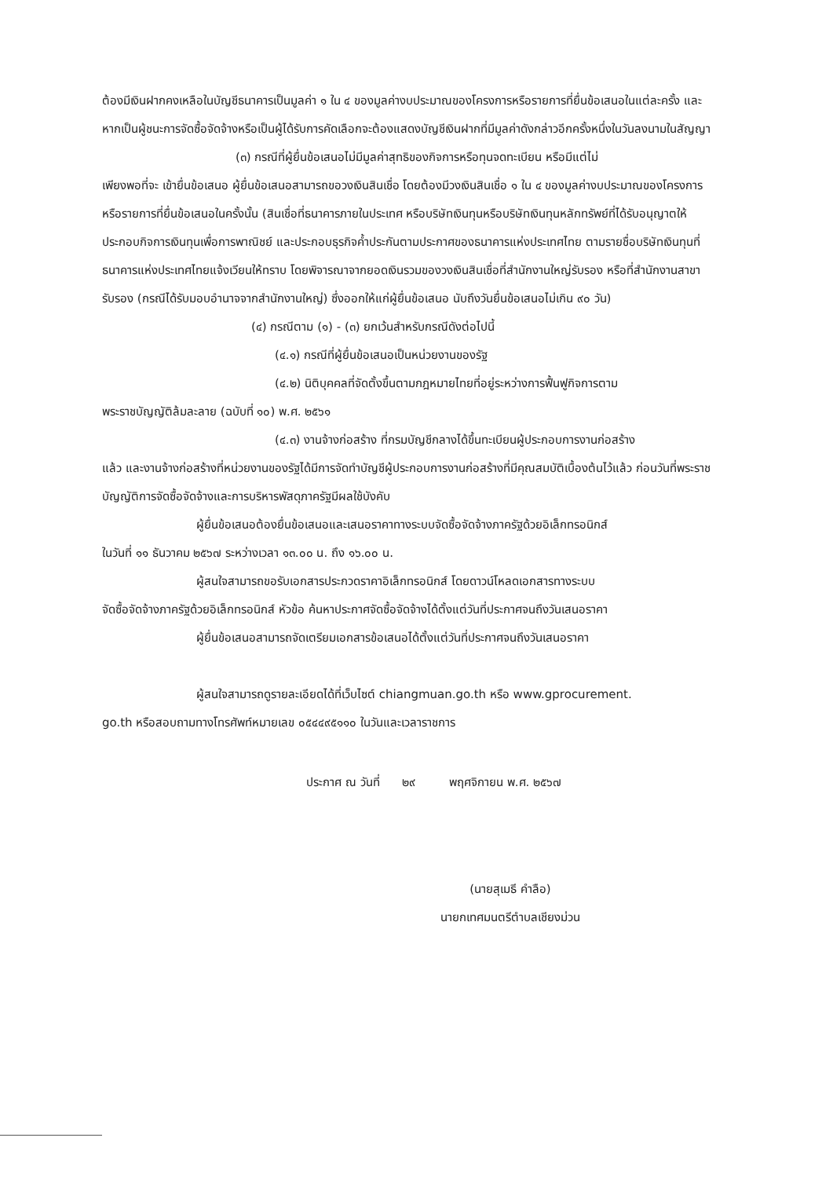ต้องมีเงินฝากคงเหลือในบัญชีธนาคารเป็นมูลค่า ๑ ใน ๔ ของมูลค่างบประมาณของโครงการหรือรายการที่ยื่นข้อเสนอในแต่ละครั้ง และหากเป็นผู้ชนะการจัดซื้อจัดจ้างหรือเป็นผู้ได้รับการคัดเลือกจะต้องแสดงบัญชีเงินฝากที่มีมูลค่าดังกล่าวอีกครั้งหนึ่งในวันลงนามในสัญญา
(๓) กรณีที่ผู้ยื่นข้อเสนอไม่มีมูลค่าสุทธิของกิจการหรือทุนจดทะเบียน หรือมีแต่ไม่
เพียงพอที่จะ เข้ายื่นข้อเสนอ ผู้ยื่นข้อเสนอสามารถขอวงเงินสินเชื่อ โดยต้องมีวงเงินสินเชื่อ ๑ ใน ๔ ของมูลค่างบประมาณของโครงการหรือรายการที่ยื่นข้อเสนอในครั้งนั้น (สินเชื่อที่ธนาคารภายในประเทศ หรือบริษัทเงินทุนหรือบริษัทเงินทุนหลักทรัพย์ที่ได้รับอนุญาตให้ประกอบกิจการเงินทุนเพื่อการพาณิชย์ และประกอบธุรกิจค้ำประกันตามประกาศของธนาคารแห่งประเทศไทย ตามรายชื่อบริษัทเงินทุนที่ธนาคารแห่งประเทศไทยแจ้งเวียนให้ทราบ โดยพิจารณาจากยอดเงินรวมของวงเงินสินเชื่อที่สำนักงานใหญ่รับรอง หรือที่สำนักงานสาขารับรอง (กรณีได้รับมอบอำนาจจากสำนักงานใหญ่) ซึ่งออกให้แก่ผู้ยื่นข้อเสนอ นับถึงวันยื่นข้อเสนอไม่เกิน ๙๐ วัน)
(๔) กรณีตาม (๑) - (๓) ยกเว้นสำหรับกรณีดังต่อไปนี้
(๔.๑) กรณีที่ผู้ยื่นข้อเสนอเป็นหน่วยงานของรัฐ
(๔.๒) นิติบุคคลที่จัดตั้งขึ้นตามกฎหมายไทยที่อยู่ระหว่างการฟื้นฟูกิจการตาม
พระราชบัญญัติล้มละลาย (ฉบับที่ ๑๐) พ.ศ. ๒๕๖๑
(๔.๓) งานจ้างก่อสร้าง ที่กรมบัญชีกลางได้ขึ้นทะเบียนผู้ประกอบการงานก่อสร้าง
แล้ว และงานจ้างก่อสร้างที่หน่วยงานของรัฐได้มีการจัดทำบัญชีผู้ประกอบการงานก่อสร้างที่มีคุณสมบัติเบื้องต้นไว้แล้ว ก่อนวันที่พระราชบัญญัติการจัดซื้อจัดจ้างและการบริหารพัสดุภาครัฐมีผลใช้บังคับ
ผู้ยื่นข้อเสนอต้องยื่นข้อเสนอและเสนอราคาทางระบบจัดซื้อจัดจ้างภาครัฐด้วยอิเล็กทรอนิกส์
ในวันที่ ๑๑ ธันวาคม ๒๕๖๗ ระหว่างเวลา ๑๓.๐๐ น. ถึง ๑๖.๐๐ น.
ผู้สนใจสามารถขอรับเอกสารประกวดราคาอิเล็กทรอนิกส์ โดยดาวน์โหลดเอกสารทางระบบ
จัดซื้อจัดจ้างภาครัฐด้วยอิเล็กทรอนิกส์ หัวข้อ ค้นหาประกาศจัดซื้อจัดจ้างได้ตั้งแต่วันที่ประกาศจนถึงวันเสนอราคา
ผู้ยื่นข้อเสนอสามารถจัดเตรียมเอกสารข้อเสนอได้ตั้งแต่วันที่ประกาศจนถึงวันเสนอราคา
ผู้สนใจสามารถดูรายละเอียดได้ที่เว็บไซต์ chiangmuan.go.th หรือ www.gprocurement.
go.th หรือสอบถามทางโทรศัพท์หมายเลข ๐๕๔๔๙๕๑๑๐ ในวันและเวลาราชการ
ประกาศ ณ วันที่ ๒๙ พฤศจิกายน พ.ศ. ๒๕๖๗
(นายสุเมธี คำลือ)
นายกเทศมนตรีตำบลเชียงม่วน